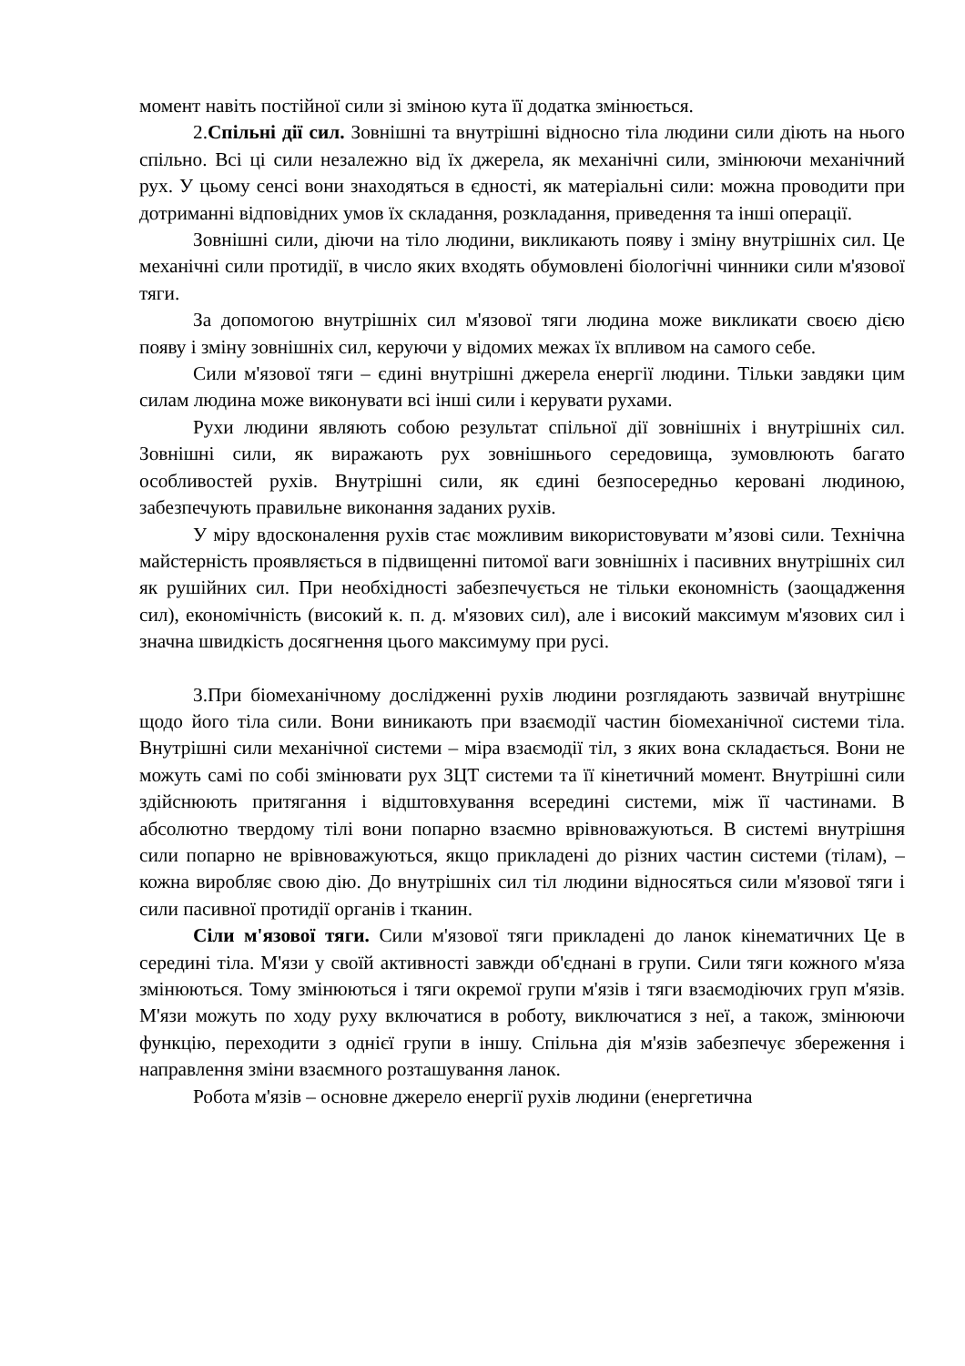момент навіть постійної сили зі зміною кута її додатка змінюється.
2.Спільні дії сил. Зовнішні та внутрішні відносно тіла людини сили діють на нього спільно. Всі ці сили незалежно від їх джерела, як механічні сили, змінюючи механічний рух. У цьому сенсі вони знаходяться в єдності, як матеріальні сили: можна проводити при дотриманні відповідних умов їх складання, розкладання, приведення та інші операції.
Зовнішні сили, діючи на тіло людини, викликають появу і зміну внутрішніх сил. Це механічні сили протидії, в число яких входять обумовлені біологічні чинники сили м'язової тяги.
За допомогою внутрішніх сил м'язової тяги людина може викликати своєю дією появу і зміну зовнішніх сил, керуючи у відомих межах їх впливом на самого себе.
Сили м'язової тяги – єдині внутрішні джерела енергії людини. Тільки завдяки цим силам людина може виконувати всі інші сили і керувати рухами.
Рухи людини являють собою результат спільної дії зовнішніх і внутрішніх сил. Зовнішні сили, як виражають рух зовнішнього середовища, зумовлюють багато особливостей рухів. Внутрішні сили, як єдині безпосередньо керовані людиною, забезпечують правильне виконання заданих рухів.
У міру вдосконалення рухів стає можливим використовувати м’язові сили. Технічна майстерність проявляється в підвищенні питомої ваги зовнішніх і пасивних внутрішніх сил як рушійних сил. При необхідності забезпечується не тільки економність (заощадження сил), економічність (високий к. п. д. м'язових сил), але і високий максимум м'язових сил і значна швидкість досягнення цього максимуму при русі.
3.При біомеханічному дослідженні рухів людини розглядають зазвичай внутрішнє щодо його тіла сили. Вони виникають при взаємодії частин біомеханічної системи тіла. Внутрішні сили механічної системи – міра взаємодії тіл, з яких вона складається. Вони не можуть самі по собі змінювати рух ЗЦТ системи та її кінетичний момент. Внутрішні сили здійснюють притягання і відштовхування всередині системи, між її частинами. В абсолютно твердому тілі вони попарно взаємно врівноважуються. В системі внутрішня сили попарно не врівноважуються, якщо прикладені до різних частин системи (тілам), – кожна виробляє свою дію. До внутрішніх сил тіл людини відносяться сили м'язової тяги і сили пасивної протидії органів і тканин.
Сіли м'язової тяги. Сили м'язової тяги прикладені до ланок кінематичних Це в середині тіла. М'язи у своїй активності завжди об'єднані в групи. Сили тяги кожного м'яза змінюються. Тому змінюються і тяги окремої групи м'язів і тяги взаємодіючих груп м'язів. М'язи можуть по ходу руху включатися в роботу, виключатися з неї, а також, змінюючи функцію, переходити з однієї групи в іншу. Спільна дія м'язів забезпечує збереження і направлення зміни взаємного розташування ланок.
Робота м'язів – основне джерело енергії рухів людини (енергетична